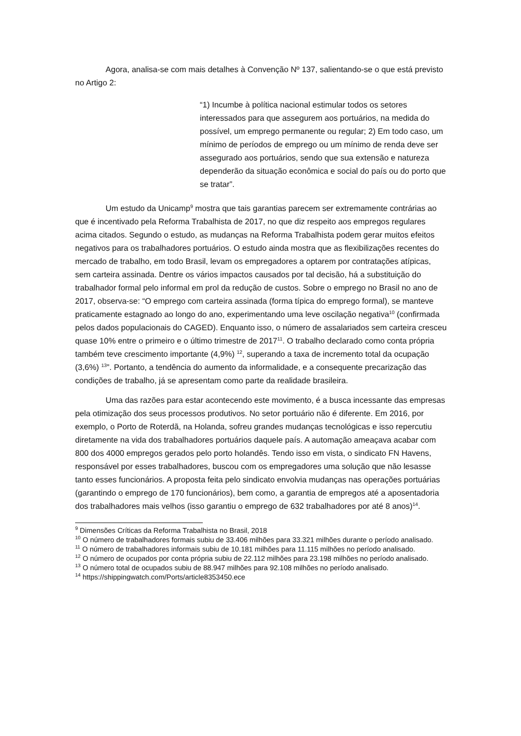Agora, analisa-se com mais detalhes à Convenção Nº 137, salientando-se o que está previsto no Artigo 2:
“1) Incumbe à política nacional estimular todos os setores interessados para que assegurem aos portuários, na medida do possível, um emprego permanente ou regular; 2) Em todo caso, um mínimo de períodos de emprego ou um mínimo de renda deve ser assegurado aos portuários, sendo que sua extensão e natureza dependerão da situação econômica e social do país ou do porto que se tratar”.
Um estudo da Unicamp<sup>9</sup> mostra que tais garantias parecem ser extremamente contrárias ao que é incentivado pela Reforma Trabalhista de 2017, no que diz respeito aos empregos regulares acima citados. Segundo o estudo, as mudanças na Reforma Trabalhista podem gerar muitos efeitos negativos para os trabalhadores portuários. O estudo ainda mostra que as flexibilizações recentes do mercado de trabalho, em todo Brasil, levam os empregadores a optarem por contratações atípicas, sem carteira assinada. Dentre os vários impactos causados por tal decisão, há a substituição do trabalhador formal pelo informal em prol da redução de custos. Sobre o emprego no Brasil no ano de 2017, observa-se: “O emprego com carteira assinada (forma típica do emprego formal), se manteve praticamente estagnado ao longo do ano, experimentando uma leve oscilação negativa<sup>10</sup> (confirmada pelos dados populacionais do CAGED). Enquanto isso, o número de assalariados sem carteira cresceu quase 10% entre o primeiro e o último trimestre de 2017<sup>11</sup>. O trabalho declarado como conta própria também teve crescimento importante (4,9%) <sup>12</sup>, superando a taxa de incremento total da ocupação (3,6%) <sup>13</sup>”. Portanto, a tendência do aumento da informalidade, e a consequente precarização das condições de trabalho, já se apresentam como parte da realidade brasileira.
Uma das razões para estar acontecendo este movimento, é a busca incessante das empresas pela otimização dos seus processos produtivos. No setor portuário não é diferente. Em 2016, por exemplo, o Porto de Roterdã, na Holanda, sofreu grandes mudanças tecnológicas e isso repercutiu diretamente na vida dos trabalhadores portuários daquele país. A automação ameaçava acabar com 800 dos 4000 empregos gerados pelo porto holandês. Tendo isso em vista, o sindicato FN Havens, responsável por esses trabalhadores, buscou com os empregadores uma solução que não lesasse tanto esses funcionários. A proposta feita pelo sindicato envolvia mudanças nas operações portuárias (garantindo o emprego de 170 funcionários), bem como, a garantia de empregos até a aposentadoria dos trabalhadores mais velhos (isso garantiu o emprego de 632 trabalhadores por até 8 anos)<sup>14</sup>.
<sup>9</sup> Dimensões Críticas da Reforma Trabalhista no Brasil, 2018
<sup>10</sup> O número de trabalhadores formais subiu de 33.406 milhões para 33.321 milhões durante o período analisado.
<sup>11</sup> O número de trabalhadores informais subiu de 10.181 milhões para 11.115 milhões no período analisado.
<sup>12</sup> O número de ocupados por conta própria subiu de 22.112 milhões para 23.198 milhões no período analisado.
<sup>13</sup> O número total de ocupados subiu de 88.947 milhões para 92.108 milhões no período analisado.
<sup>14</sup> https://shippingwatch.com/Ports/article8353450.ece